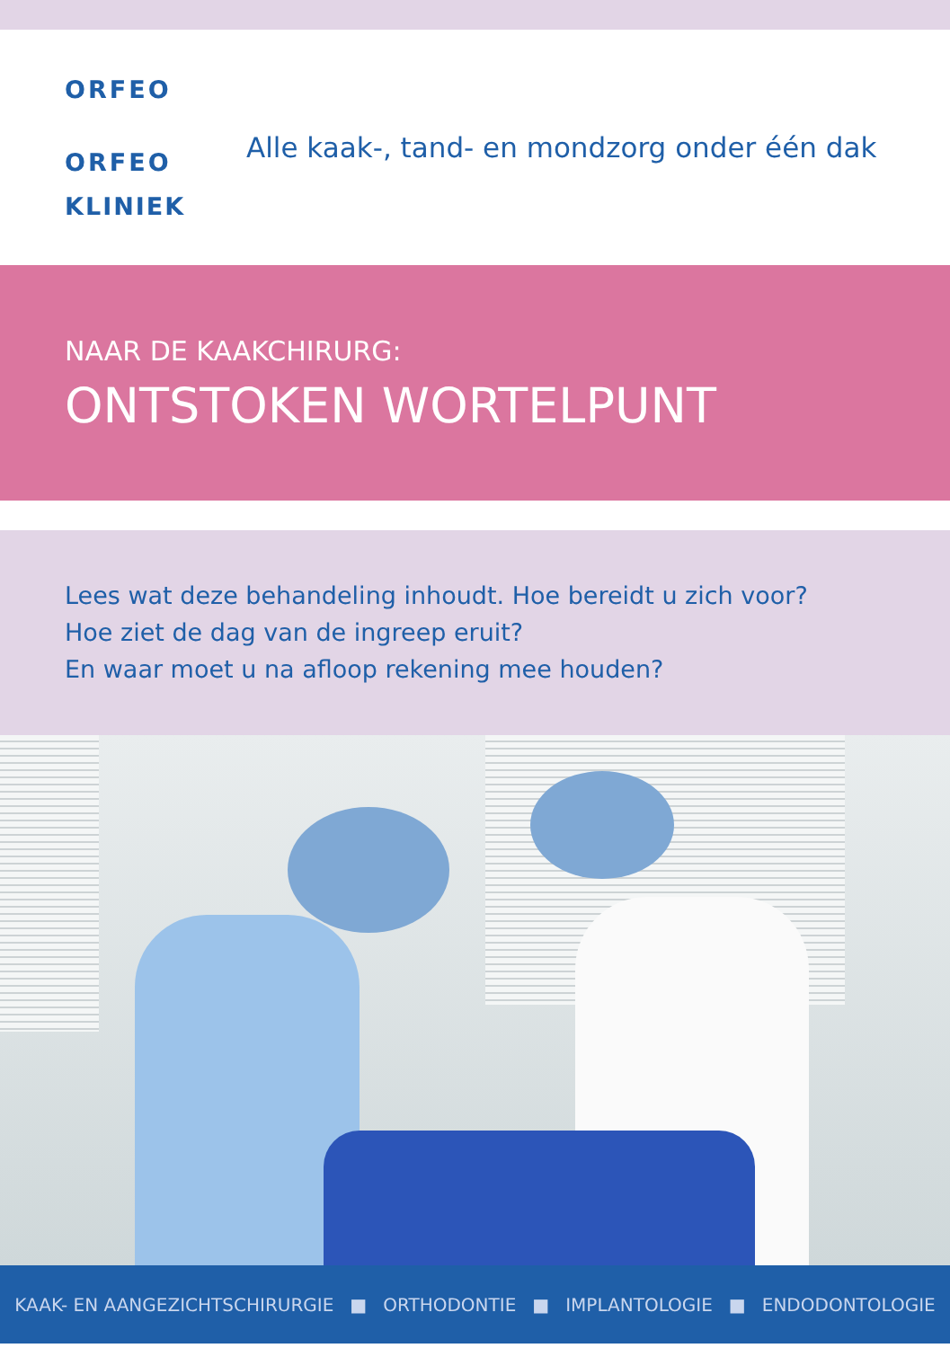ORFEO
ORFEO
KLINIEK
Alle kaak-, tand- en mondzorg onder één dak
NAAR DE KAAKCHIRURG:
ONTSTOKEN WORTELPUNT
Lees wat deze behandeling inhoudt. Hoe bereidt u zich voor?
Hoe ziet de dag van de ingreep eruit?
En waar moet u na afloop rekening mee houden?
KAAK- EN AANGEZICHTSCHIRURGIE ■ ORTHODONTIE ■ IMPLANTOLOGIE ■ ENDODONTOLOGIE